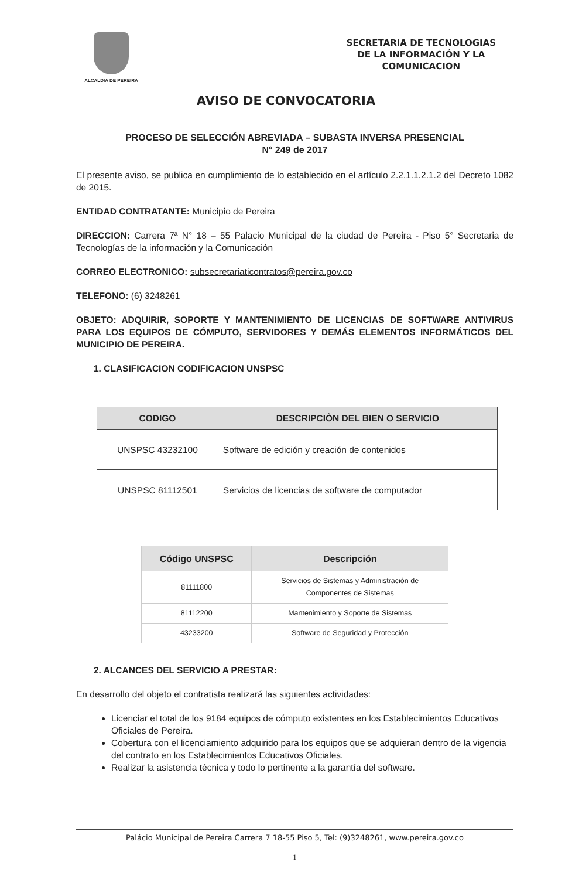ALCALDIA DE PEREIRA
SECRETARIA DE TECNOLOGIAS
DE LA INFORMACIÓN Y LA
COMUNICACION
AVISO DE CONVOCATORIA
PROCESO DE SELECCIÓN ABREVIADA – SUBASTA INVERSA PRESENCIAL
N° 249 de 2017
El presente aviso, se publica en cumplimiento de lo establecido en el artículo 2.2.1.1.2.1.2 del Decreto 1082 de 2015.
ENTIDAD CONTRATANTE: Municipio de Pereira
DIRECCION: Carrera 7ª N° 18 – 55 Palacio Municipal de la ciudad de Pereira - Piso 5° Secretaria de Tecnologías de la información y la Comunicación
CORREO ELECTRONICO: subsecretariaticontratos@pereira.gov.co
TELEFONO: (6) 3248261
OBJETO: ADQUIRIR, SOPORTE Y MANTENIMIENTO DE LICENCIAS DE SOFTWARE ANTIVIRUS PARA LOS EQUIPOS DE CÓMPUTO, SERVIDORES Y DEMÁS ELEMENTOS INFORMÁTICOS DEL MUNICIPIO DE PEREIRA.
1. CLASIFICACION CODIFICACION UNSPSC
| CODIGO | DESCRIPCIÒN DEL BIEN O SERVICIO |
| --- | --- |
| UNSPSC 43232100 | Software de edición y creación de contenidos |
| UNSPSC 81112501 | Servicios de licencias de software de computador |
| Código UNSPSC | Descripción |
| --- | --- |
| 81111800 | Servicios de Sistemas y Administración de Componentes de Sistemas |
| 81112200 | Mantenimiento y Soporte de Sistemas |
| 43233200 | Software de Seguridad y Protección |
2. ALCANCES DEL SERVICIO A PRESTAR:
En desarrollo del objeto el contratista realizará las siguientes actividades:
Licenciar el total de los 9184 equipos de cómputo existentes en los Establecimientos Educativos Oficiales de Pereira.
Cobertura con el licenciamiento adquirido para los equipos que se adquieran dentro de la vigencia del contrato en los Establecimientos Educativos Oficiales.
Realizar la asistencia técnica y todo lo pertinente a la garantía del software.
Palácio Municipal de Pereira Carrera 7 18-55 Piso 5, Tel: (9)3248261, www.pereira.gov.co
1